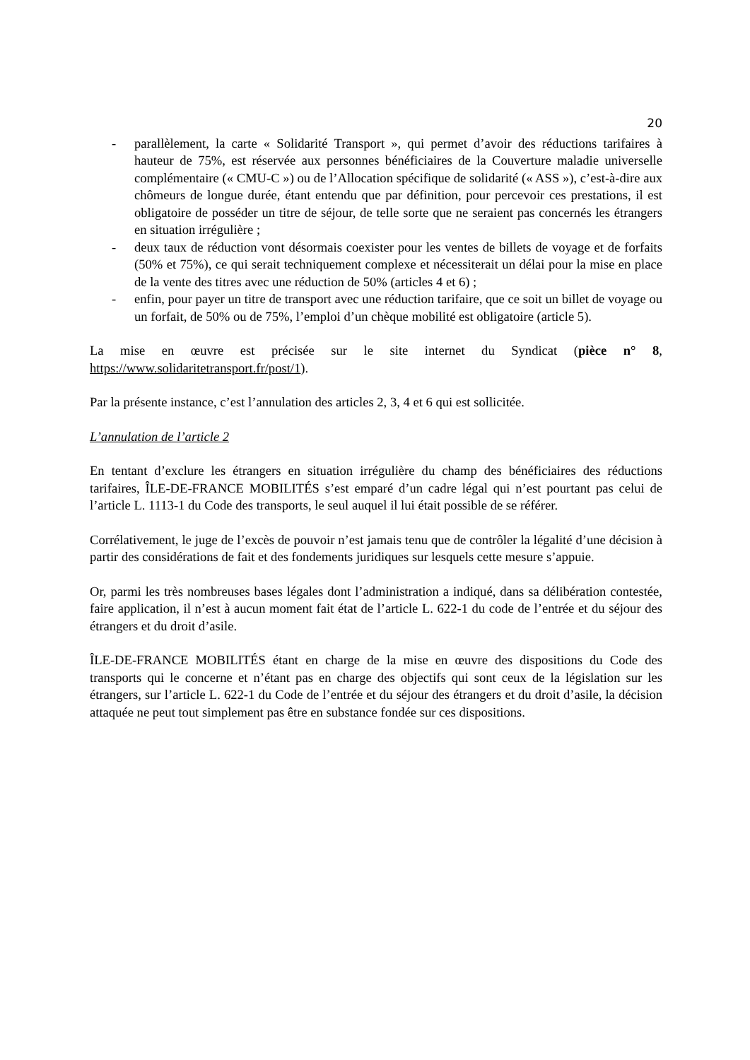20
- parallèlement, la carte « Solidarité Transport », qui permet d’avoir des réductions tarifaires à hauteur de 75%, est réservée aux personnes bénéficiaires de la Couverture maladie universelle complémentaire (« CMU-C ») ou de l’Allocation spécifique de solidarité (« ASS »), c’est-à-dire aux chômeurs de longue durée, étant entendu que par définition, pour percevoir ces prestations, il est obligatoire de posséder un titre de séjour, de telle sorte que ne seraient pas concernés les étrangers en situation irrégulière ;
- deux taux de réduction vont désormais coexister pour les ventes de billets de voyage et de forfaits (50% et 75%), ce qui serait techniquement complexe et nécessiterait un délai pour la mise en place de la vente des titres avec une réduction de 50% (articles 4 et 6) ;
- enfin, pour payer un titre de transport avec une réduction tarifaire, que ce soit un billet de voyage ou un forfait, de 50% ou de 75%, l’emploi d’un chèque mobilité est obligatoire (article 5).
La mise en œuvre est précisée sur le site internet du Syndicat (pièce n° 8, https://www.solidaritetransport.fr/post/1).
Par la présente instance, c’est l’annulation des articles 2, 3, 4 et 6 qui est sollicitée.
L’annulation de l’article 2
En tentant d’exclure les étrangers en situation irrégulière du champ des bénéficiaires des réductions tarifaires, ÎLE-DE-FRANCE MOBILITÉS s’est emparé d’un cadre légal qui n’est pourtant pas celui de l’article L. 1113-1 du Code des transports, le seul auquel il lui était possible de se référer.
Corrélativement, le juge de l’excès de pouvoir n’est jamais tenu que de contrôler la légalité d’une décision à partir des considérations de fait et des fondements juridiques sur lesquels cette mesure s’appuie.
Or, parmi les très nombreuses bases légales dont l’administration a indiqué, dans sa délibération contestée, faire application, il n’est à aucun moment fait état de l’article L. 622-1 du code de l’entrée et du séjour des étrangers et du droit d’asile.
ÎLE-DE-FRANCE MOBILITÉS étant en charge de la mise en œuvre des dispositions du Code des transports qui le concerne et n’étant pas en charge des objectifs qui sont ceux de la législation sur les étrangers, sur l’article L. 622-1 du Code de l’entrée et du séjour des étrangers et du droit d’asile, la décision attaquée ne peut tout simplement pas être en substance fondée sur ces dispositions.